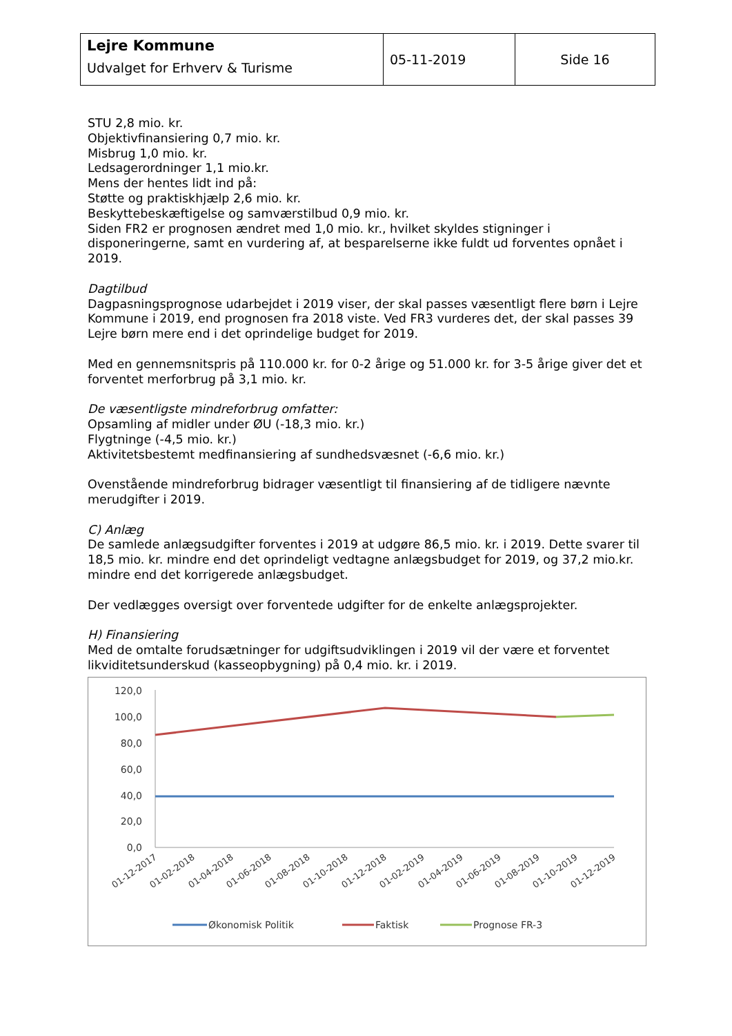| Lejre Kommune Udvalget for Erhverv & Turisme | 05-11-2019 | Side 16 |
STU 2,8 mio. kr.
Objektivfinansiering 0,7 mio. kr.
Misbrug 1,0 mio. kr.
Ledsagerordninger 1,1 mio.kr.
Mens der hentes lidt ind på:
Støtte og praktiskhjælp 2,6 mio. kr.
Beskyttebeskæftigelse og samværstilbud 0,9 mio. kr.
Siden FR2 er prognosen ændret med 1,0 mio. kr., hvilket skyldes stigninger i disponeringerne, samt en vurdering af, at besparelserne ikke fuldt ud forventes opnået i 2019.
Dagtilbud
Dagpasningsprognose udarbejdet i 2019 viser, der skal passes væsentligt flere børn i Lejre Kommune i 2019, end prognosen fra 2018 viste. Ved FR3 vurderes det, der skal passes 39 Lejre børn mere end i det oprindelige budget for 2019.
Med en gennemsnitspris på 110.000 kr. for 0-2 årige og 51.000 kr. for 3-5 årige giver det et forventet merforbrug på 3,1 mio. kr.
De væsentligste mindreforbrug omfatter:
Opsamling af midler under ØU (-18,3 mio. kr.)
Flygtninge (-4,5 mio. kr.)
Aktivitetsbestemt medfinansiering af sundhedsvæsnet (-6,6 mio. kr.)
Ovenstående mindreforbrug bidrager væsentligt til finansiering af de tidligere nævnte merudgifter i 2019.
C) Anlæg
De samlede anlægsudgifter forventes i 2019 at udgøre 86,5 mio. kr. i 2019. Dette svarer til 18,5 mio. kr. mindre end det oprindeligt vedtagne anlægsbudget for 2019, og 37,2 mio.kr. mindre end det korrigerede anlægsbudget.
Der vedlægges oversigt over forventede udgifter for de enkelte anlægsprojekter.
H) Finansiering
Med de omtalte forudsætninger for udgiftsudviklingen i 2019 vil der være et forventet likviditetsunderskud (kasseopbygning) på 0,4 mio. kr. i 2019.
120,0
100,0
80,0
60,0
40,0
20,0
0,0
01-12-2017
01-02-2018
01-04-2018
01-06-2018
01-08-2018
01-10-2018
01-12-2018
01-02-2019
01-04-2019
01-06-2019
01-08-2019
01-10-2019
01-12-2019
Økonomisk Politik
Faktisk
Prognose FR-3